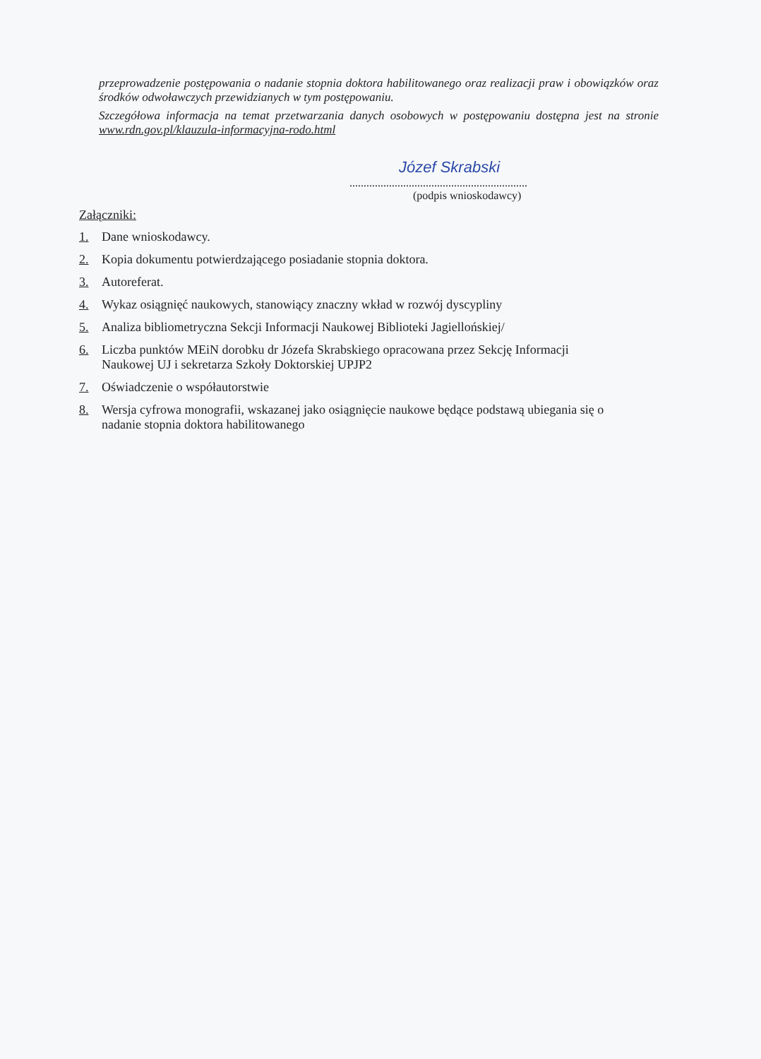przeprowadzenie postępowania o nadanie stopnia doktora habilitowanego oraz realizacji praw i obowiązków oraz środków odwoławczych przewidzianych w tym postępowaniu.
Szczegółowa informacja na temat przetwarzania danych osobowych w postępowaniu dostępna jest na stronie www.rdn.gov.pl/klauzula-informacyjna-rodo.html
Józef Skrabski
...............................................................
(podpis wnioskodawcy)
Załączniki:
1. Dane wnioskodawcy.
2. Kopia dokumentu potwierdzającego posiadanie stopnia doktora.
3. Autoreferat.
4. Wykaz osiągnięć naukowych, stanowiący znaczny wkład w rozwój dyscypliny
5. Analiza bibliometryczna Sekcji Informacji Naukowej Biblioteki Jagiellońskiej/
6. Liczba punktów MEiN dorobku dr Józefa Skrabskiego opracowana przez Sekcję Informacji Naukowej UJ i sekretarza Szkoły Doktorskiej UPJP2
7. Oświadczenie o współautorstwie
8. Wersja cyfrowa monografii, wskazanej jako osiągnięcie naukowe będące podstawą ubiegania się o nadanie stopnia doktora habilitowanego